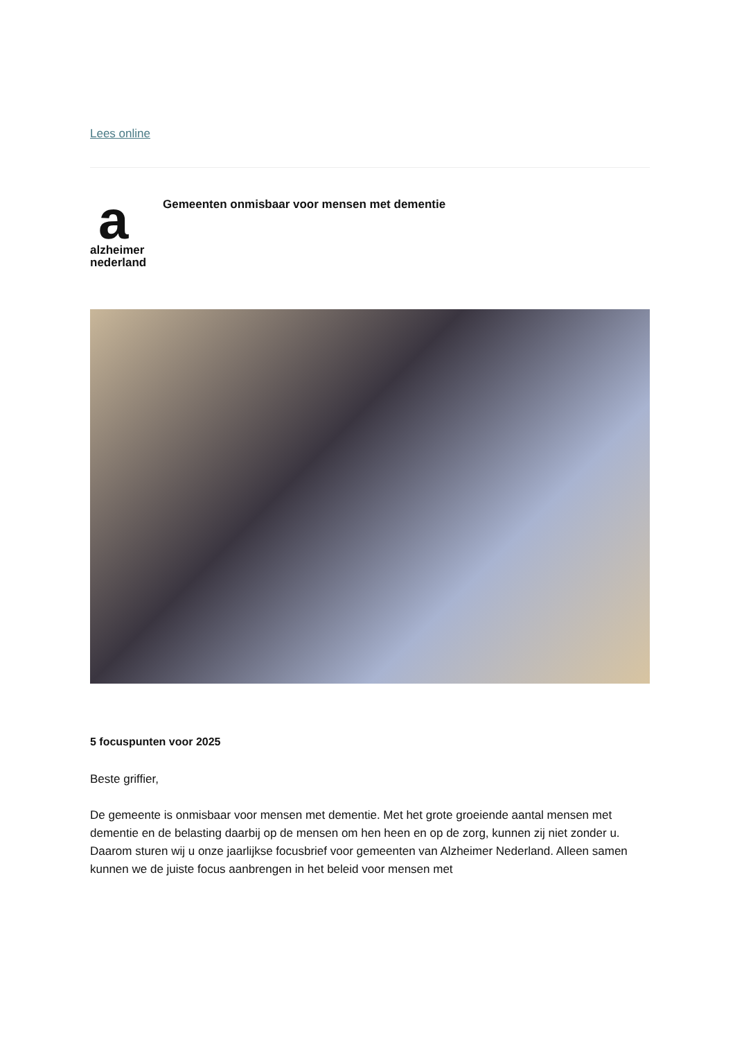Lees online
a
alzheimer
nederland
Gemeenten onmisbaar voor mensen met dementie
5 focuspunten voor 2025
Beste griffier,
De gemeente is onmisbaar voor mensen met dementie. Met het grote groeiende aantal mensen met dementie en de belasting daarbij op de mensen om hen heen en op de zorg, kunnen zij niet zonder u. Daarom sturen wij u onze jaarlijkse focusbrief voor gemeenten van Alzheimer Nederland. Alleen samen kunnen we de juiste focus aanbrengen in het beleid voor mensen met